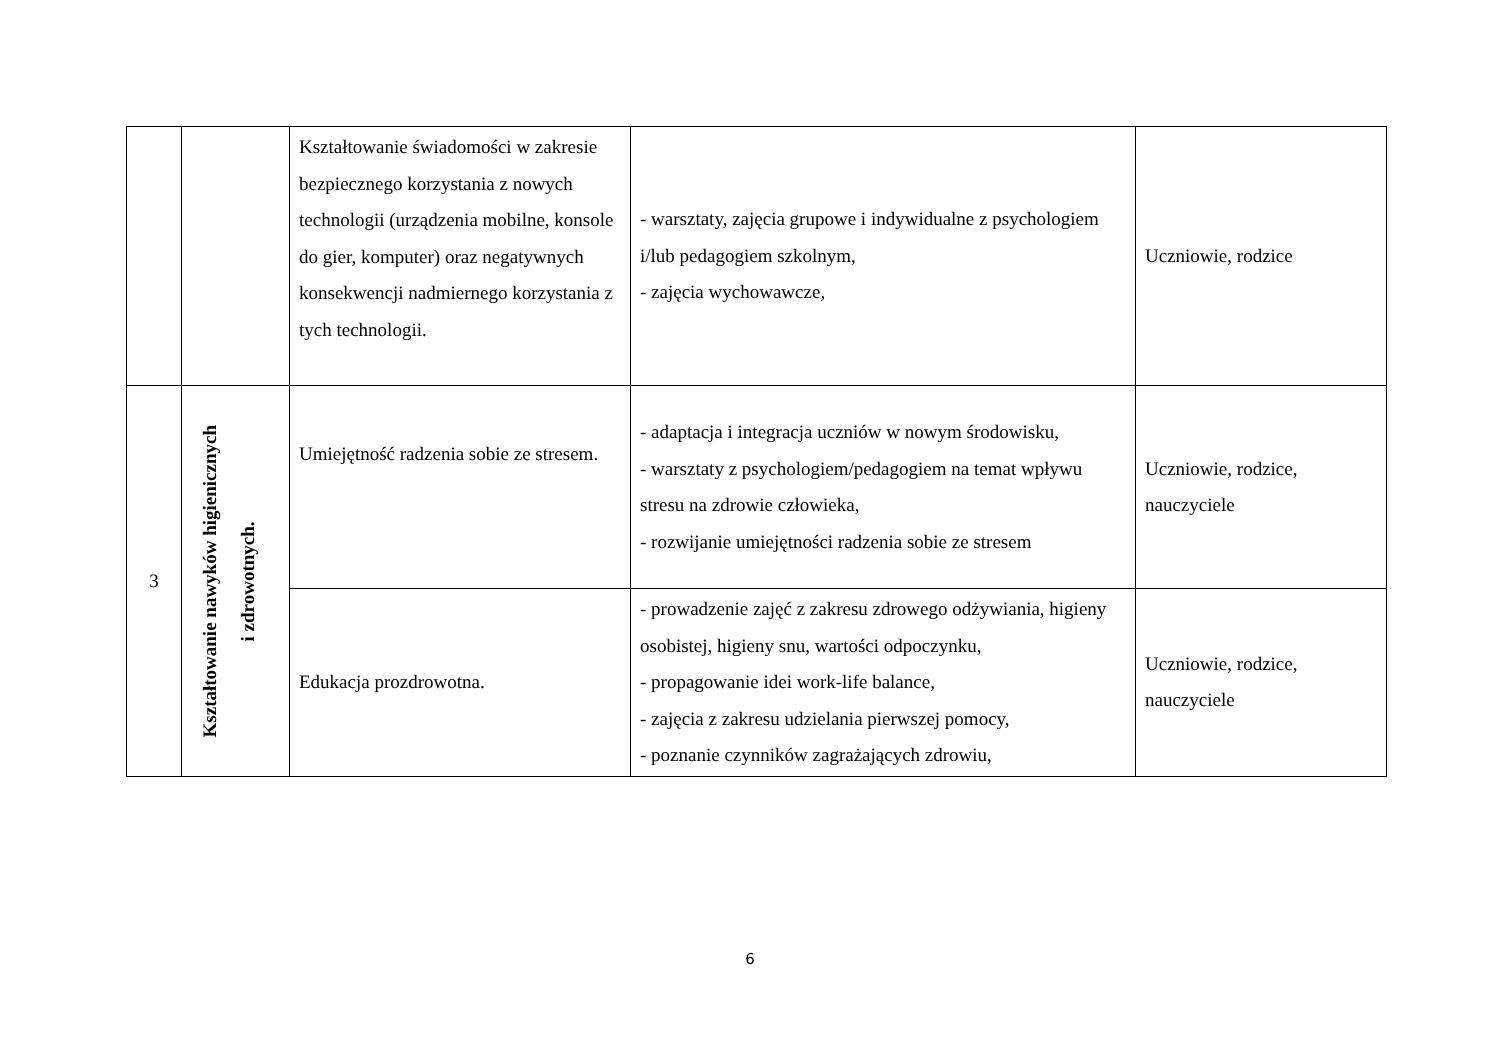| | | Kształtowanie świadomości w zakresie bezpiecznego korzystania z nowych technologii (urządzenia mobilne, konsole do gier, komputer) oraz negatywnych konsekwencji nadmiernego korzystania z tych technologii. | - warsztaty, zajęcia grupowe i indywidualne z psychologiem i/lub pedagogiem szkolnym, - zajęcia wychowawcze, | Uczniowie, rodzice |
| 3 | Kształtowanie nawyków higienicznych i zdrowotnych. | Umiejętność radzenia sobie ze stresem. | - adaptacja i integracja uczniów w nowym środowisku, - warsztaty z psychologiem/pedagogiem na temat wpływu stresu na zdrowie człowieka, - rozwijanie umiejętności radzenia sobie ze stresem | Uczniowie, rodzice, nauczyciele |
| | | Edukacja prozdrowotna. | - prowadzenie zajęć z zakresu zdrowego odżywiania, higieny osobistej, higieny snu, wartości odpoczynku, - propagowanie idei work-life balance, - zajęcia z zakresu udzielania pierwszej pomocy, - poznanie czynników zagrażających zdrowiu, | Uczniowie, rodzice, nauczyciele |
6